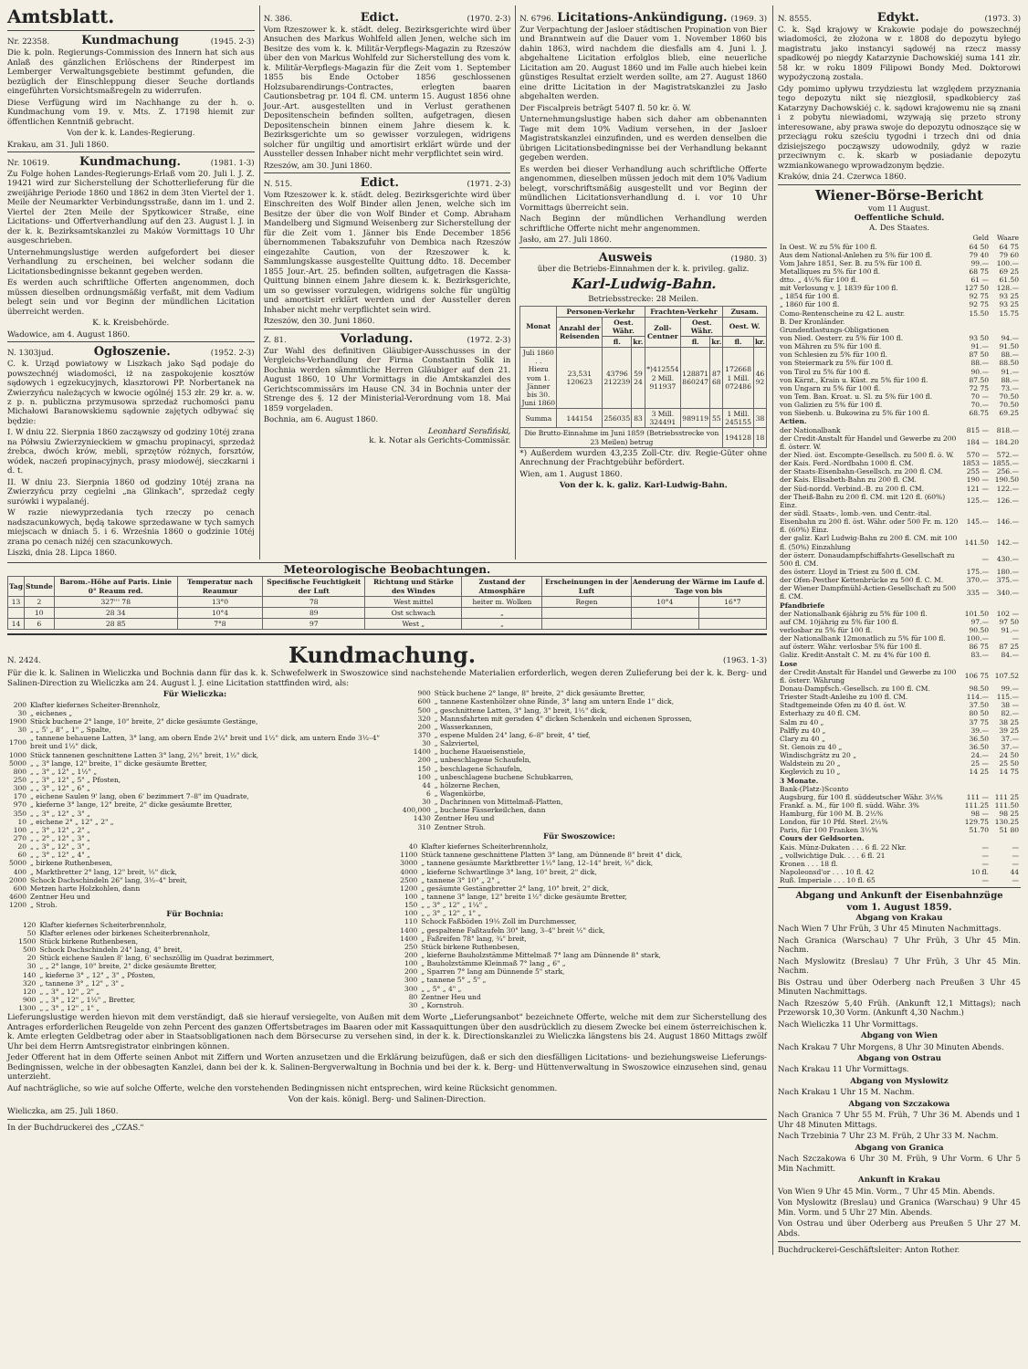Amtsblatt.
Nr. 22358. Kundmachung (1945. 2-3)
Die k. poln. Regierungs-Commission des Innern hat sich aus Anlaß des gänzlichen Erlöschens der Rinderpest im Lemberger Verwaltungsgebiete bestimmt gefunden, die bezüglich der Einschleppung dieser Seuche dortlands eingeführten Vorsichtsmaßregeln zu widerrufen.
Diese Verfügung wird im Nachhange zu der h. o. Kundmachung vom 19. v. Mts. Z. 17198 hiemit zur öffentlichen Kenntniß gebracht.
Von der k. k. Landes-Regierung.
Krakau, am 31. Juli 1860.
Nr. 10619. Kundmachung. (1981. 1-3)
Zu Folge hohen Landes-Regierungs-Erlaß vom 20. Juli l. J. Z. 19421 wird zur Sicherstellung der Schotterlieferung für die zweijährige Periode 1860 und 1862 in dem 3ten Viertel der 1. Meile der Neumarkter Verbindungsstraße, dann im 1. und 2. Viertel der 2ten Meile der Spytkowicer Straße, eine Licitations- und Offertverhandlung auf den 23. August l. J. in der k. k. Bezirksamtskanzlei zu Maków Vormittags 10 Uhr ausgeschrieben.
Unternehmungslustige werden aufgefordert bei dieser Verhandlung zu erscheinen, bei welcher sodann die Licitationsbedingnisse bekannt gegeben werden.
Es werden auch schriftliche Offerten angenommen, doch müssen dieselben ordnungsmäßig verfaßt, mit dem Vadium belegt sein und vor Beginn der mündlichen Licitation überreicht werden.
K. k. Kreisbehörde.
Wadowice, am 4. August 1860.
N. 1303jud. Ogłoszenie. (1952. 2-3)
C. k. Urząd powiatowy w Liszkach jako Sąd podaje do powszechnéj wiadomości, iż na zaspokojenie kosztów sądowych i egzekucyjnych, klasztorowi PP. Norbertanek na Zwierzyńcu należących w kwocie ogólnéj 153 złr. 29 kr. a. w. z p. n. publiczna przymusowa sprzedaż ruchomości panu Michałowi Baranowskiemu sądownie zajętych odbywać się będzie:
I. W dniu 22. Sierpnia 1860 zacząwszy od godziny 10téj zrana na Półwsiu Zwierzynieckiem w gmachu propinacyi, sprzedaż źrebca, dwóch krów, mebli, sprzętów różnych, forsztów, wódek, naczeń propinacyjnych, prasy miodowéj, sieczkarni i d. t.
II. W dniu 23. Sierpnia 1860 od godziny 10téj zrana na Zwierzyńcu przy cegielni „na Glinkach", sprzedaż cegły surówki i wypalanéj.
W razie niewyprzedania tych rzeczy po cenach nadszacunkowych, będą takowe sprzedawane w tych samych miejscach w dniach 5. i 6. Września 1860 o godzinie 10téj zrana po cenach niżéj cen szacunkowych.
Liszki, dnia 28. Lipca 1860.
N. 386. Edict. (1970. 2-3)
Vom Rzeszower k. k. städt. deleg. Bezirksgerichte wird über Ansuchen des Markus Wohlfeld allen Jenen, welche sich im Besitze des vom k. k. Militär-Verpflegs-Magazin zu Rzeszów über den von Markus Wohlfeld zur Sicherstellung des vom k. k. Militär-Verpflegs-Magazin für die Zeit vom 1. September 1855 bis Ende October 1856 geschlossenen Holzsubarendirungs-Contractes, erlegten baaren Cautionsbetrag pr. 104 fl. CM. unterm 15. August 1856 ohne Jour.-Art. ausgestellten und in Verlust gerathenen Depositenschein befinden sollten, aufgetragen, diesen Depositenschein binnen einem Jahre diesem k. k. Bezirksgerichte um so gewisser vorzulegen, widrigens solcher für ungiltig und amortisirt erklärt würde und der Aussteller dessen Inhaber nicht mehr verpflichtet sein wird.
Rzeszów, am 30. Juni 1860.
N. 515. Edict. (1971. 2-3)
Vom Rzeszower k. k. städt. deleg. Bezirksgerichte wird über Einschreiten des Wolf Binder allen Jenen, welche sich im Besitze der über die von Wolf Binder et Comp. Abraham Mandelberg und Sigmund Weisenberg zur Sicherstellung der für die Zeit vom 1. Jänner bis Ende December 1856 übernommenen Tabakszufuhr von Dembica nach Rzeszów eingezahlte Caution, von der Rzeszower k. k. Sammlungskasse ausgestellte Quittung ddto. 18. December 1855 Jour.-Art. 25. befinden sollten, aufgetragen die Kassa-Quittung binnen einem Jahre diesem k. k. Bezirksgerichte, um so gewisser vorzulegen, widrigens solche für ungültig und amortisirt erklärt werden und der Aussteller deren Inhaber nicht mehr verpflichtet sein wird.
Rzeszów, den 30. Juni 1860.
Z. 81. Vorladung. (1972. 2-3)
Zur Wahl des definitiven Gläubiger-Ausschusses in der Vergleichs-Verhandlung der Firma Constantin Solik in Bochnia werden sämmtliche Herren Gläubiger auf den 21. August 1860, 10 Uhr Vormittags in die Amtskanzlei des Gerichtscommissärs im Hause CN. 34 in Bochnia unter der Strenge des §. 12 der Ministerial-Verordnung vom 18. Mai 1859 vorgeladen.
Bochnia, am 6. August 1860.
Leonhard Serafiński,
k. k. Notar als Gerichts-Commissär.
N. 6796. Licitations-Ankündigung. (1969. 3)
Zur Verpachtung der Jasloer städtischen Propination von Bier und Branntwein auf die Dauer vom 1. November 1860 bis dahin 1863, wird nachdem die diesfalls am 4. Juni l. J. abgehaltene Licitation erfolglos blieb, eine neuerliche Licitation am 20. August 1860 und im Falle auch hiebei kein günstiges Resultat erzielt werden sollte, am 27. August 1860 eine dritte Licitation in der Magistratskanzlei zu Jasło abgehalten werden.
Der Fiscalpreis beträgt 5407 fl. 50 kr. ö. W.
Unternehmungslustige haben sich daher am obbenannten Tage mit dem 10% Vadium versehen, in der Jasloer Magistratskanzlei einzufinden, und es werden denselben die übrigen Licitationsbedingnisse bei der Verhandlung bekannt gegeben werden.
Es werden bei dieser Verhandlung auch schriftliche Offerte angenommen, dieselben müssen jedoch mit dem 10% Vadium belegt, vorschriftsmäßig ausgestellt und vor Beginn der mündlichen Licitationsverhandlung d. i. vor 10 Uhr Vormittags überreicht sein.
Nach Beginn der mündlichen Verhandlung werden schriftliche Offerte nicht mehr angenommen.
Jasło, am 27. Juli 1860.
Ausweis (1980. 3)
über die Betriebs-Einnahmen der k. k. privileg. galiz.
Karl-Ludwig-Bahn.
Betriebsstrecke: 28 Meilen.
| Monat | Personen-Verkehr | | | Frachten-Verkehr | | | Zusam. | |
| --- | --- | --- | --- | --- | --- | --- | --- | --- |
| | Anzahl der Reisenden | Oest. Währ. | | Zoll-Centner | Oest. Währ. | | Oest. W. | |
| | | fl. | kr. | | fl. | kr. | fl. | kr. |
| Juli 1860 . . Hiezu vom 1. Jänner bis 30. Juni 1860 | 23,531 120623 | 43796 212239 | 59 24 | *)412554 2 Mill. 911937 | 128871 860247 | 87 68 | 172668 1 Mill. 072486 | 46 92 |
| Summa | 144154 | 256035 | 83 | 3 Mill. 324491 | 989119 | 55 | 1 Mill. 245155 | 38 |
| Die Brutto-Einnahme im Juni 1859 (Betriebsstrecke von 23 Meilen) betrug | | | | | | | 194128 | 18 |
*) Außerdem wurden 43,235 Zoll-Ctr. div. Regie-Güter ohne Anrechnung der Frachtgebühr befördert.
Wien, am 1. August 1860.
Von der k. k. galiz. Karl-Ludwig-Bahn.
Meteorologische Beobachtungen.
| Tag | Stunde | Barom.-Höhe auf Paris. Linie 0° Reaum red. | Temperatur nach Reaumur | Specifische Feuchtigkeit der Luft | Richtung und Stärke des Windes | Zustand der Atmosphäre | Erscheinungen in der Luft | Aenderung der Wärme im Laufe d. Tage von bis | |
| --- | --- | --- | --- | --- | --- | --- | --- | --- | --- |
| 13 | 2 | 327''' 78 | 13°0 | 78 | West mittel | heiter m. Wolken | Regen | 10°4 | 16°7 |
| | 10 | 28 34 | 10°4 | 89 | Ost schwach | „ | | | |
| 14 | 6 | 28 85 | 7°8 | 97 | West „ | „ | | | |
N. 2424. Kundmachung. (1963. 1-3)
Für die k. k. Salinen in Wieliczka und Bochnia dann für das k. k. Schwefelwerk in Swoszowice sind nachstehende Materialien erforderlich, wegen deren Zulieferung bei der k. k. Berg- und Salinen-Direction zu Wieliczka am 24. August l. J. eine Licitation stattfinden wird, als:
Für Wieliczka:
| 200 | Klafter kiefernes Scheiter-Brennholz, |
| 30 | „ eichenes „ |
| 1900 | Stück buchene 2° lange, 10" breite, 2" dicke gesäumte Gestänge, |
| 30 | „ „ 5' „ 8" „ 1" „ Spalte, |
| 1700 | „ tannene behauene Latten, 3° lang, am obern Ende 2¼" breit und 1½" dick, am untern Ende 3½–4" breit und 1½" dick, |
| 1000 | Stück tannenen geschnittene Latten 3° lang, 2½" breit, 1½" dick, |
| 5000 | „ „ 3° lange, 12" breite, 1" dicke gesäumte Bretter, |
| 800 | „ „ 3° „ 12" „ 1½" „ |
| 250 | „ „ 3° „ 12" „ 5" „ Pfosten, |
| 300 | „ „ 3° „ 12" „ 6" „ |
| 170 | „ eichene Saulen 9' lang, oben 6' bezimmert 7–8" im Quadrate, |
| 970 | „ kieferne 3° lange, 12" breite, 2" dicke gesäumte Bretter, |
| 350 | „ „ 3° „ 12" „ 3" „ |
| 10 | „ eichene 2° „ 12" „ 2" „ |
| 100 | „ „ 3° „ 12" „ 2" „ |
| 270 | „ „ 2° „ 12" „ 3" „ |
| 20 | „ „ 3° „ 12" „ 3" „ |
| 60 | „ „ 3° „ 12" „ 4" „ |
| 5000 | „ birkene Ruthenbesen, |
| 400 | „ Marktbretter 2° lang, 12" breit, ½" dick, |
| 2000 | Schock Dachschindeln 26" lang, 3½–4" breit, |
| 600 | Metzen harte Holzkohlen, dann |
| 4600 | Zentner Heu und |
| 1200 | „ Stroh. |
Für Bochnia:
| 120 | Klafter kiefernes Scheiterbrennholz, |
| 50 | Klafter erlenes oder birkenes Scheiterbrennholz, |
| 1500 | Stück birkene Ruthenbesen, |
| 500 | Schock Dachschindeln 24" lang, 4" breit, |
| 20 | Stück eichene Saulen 8' lang, 6' sechszöllig im Quadrat bezimmert, |
| 30 | „ „ 2° lange, 10" breite, 2" dicke gesäumte Bretter, |
| 140 | „ kieferne 3° „ 12" „ 3" „ Pfosten, |
| 320 | „ tannene 3° „ 12" „ 3" „ |
| 120 | „ „ 3° „ 12" „ 2" „ |
| 900 | „ „ 3° „ 12" „ 1½" „ Bretter, |
| 1300 | „ „ 3° „ 12" „ 1" „ |
| 900 | Stück buchene 2° lange, 8" breite, 2" dick gesäumte Bretter, |
| 600 | „ tannene Kastenhölzer ohne Rinde, 3° lang am untern Ende 1" dick, |
| 500 | „ geschnittene Latten, 3° lang, 3" breit, 1½" dick, |
| 320 | „ Mannsfahrten mit geraden 4" dicken Schenkeln und eichenen Sprossen, |
| 200 | „ Wasserkannen, |
| 370 | „ espene Mulden 24" lang, 6–8" breit, 4" tief, |
| 30 | „ Salzviertel, |
| 1400 | „ buchene Haueisenstiele, |
| 200 | „ unbeschlagene Schaufeln, |
| 150 | „ beschlagene Schaufeln, |
| 100 | „ unbeschlagene buchene Schubkarren, |
| 44 | „ hölzerne Rechen, |
| 6 | „ Wagenkörbe, |
| 30 | „ Dachrinnen von Mittelmaß-Platten, |
| 400,000 | „ buchene Fässerkeilchen, dann |
| 1430 | Zentner Heu und |
| 310 | Zentner Stroh. |
Für Swoszowice:
| 40 | Klafter kiefernes Scheiterbrennholz, |
| 1100 | Stück tannene geschnittene Platten 3° lang, am Dünnende 8" breit 4" dick, |
| 3000 | „ tannene gesäumte Marktbretter 1½° lang, 12–14" breit, ½" dick, |
| 4000 | „ kieferne Schwartlinge 3° lang, 10" breit, 2" dick, |
| 2500 | „ tannene 3° 10" „ 2" „ |
| 1200 | „ gesäumte Gestängbretter 2° lang, 10" breit, 2" dick, |
| 100 | „ tannene 3° lange, 12" breite 1½" dicke gesäumte Bretter, |
| 150 | „ „ 3° „ 12" „ 1¼" „ |
| 100 | „ „ 3° „ 12" „ 1" „ |
| 110 | Schock Faßböden 19½ Zoll im Durchmesser, |
| 1400 | „ gespaltene Faßtaufeln 30" lang, 3–4" breit ½" dick, |
| 1400 | „ Faßreifen 78" lang, ¾" breit, |
| 250 | Stück birkene Ruthenbesen, |
| 200 | „ kieferne Bauholzstämme Mittelmaß 7° lang am Dünnende 8" stark, |
| 100 | „ Bauholzstämme Kleinmaß 7° lang „ 6" „ |
| 200 | „ Sparren 7° lang am Dünnende 5" stark, |
| 300 | „ tannene 5° „ 5" „ |
| 300 | „ „ 5° „ 4" „ |
| 80 | Zentner Heu und |
| 30 | „ Kornstroh. |
Lieferungslustige werden hievon mit dem verständigt, daß sie hierauf versiegelte, von Außen mit dem Worte „Lieferungsanbot" bezeichnete Offerte, welche mit dem zur Sicherstellung des Antrages erforderlichen Reugelde von zehn Percent des ganzen Offertsbetrages im Baaren oder mit Kassaquittungen über den ausdrücklich zu diesem Zwecke bei einem österreichischen k. k. Amte erlegten Geldbetrag oder aber in Staatsobligationen nach dem Börsecurse zu versehen sind, in der k. k. Directionskanzlei zu Wieliczka längstens bis 24. August 1860 Mittags zwölf Uhr bei dem Herrn Amtsregistrator einbringen können.
Jeder Offerent hat in dem Offerte seinen Anbot mit Ziffern und Worten anzusetzen und die Erklärung beizufügen, daß er sich den diesfälligen Licitations- und beziehungsweise Lieferungs-Bedingnissen, welche in der obbesagten Kanzlei, dann bei der k. k. Salinen-Bergverwaltung in Bochnia und bei der k. k. Berg- und Hüttenverwaltung in Swoszowice einzusehen sind, genau unterzieht.
Auf nachträgliche, so wie auf solche Offerte, welche den vorstehenden Bedingnissen nicht entsprechen, wird keine Rücksicht genommen.
Von der kais. königl. Berg- und Salinen-Direction.
Wieliczka, am 25. Juli 1860.
In der Buchdruckerei des „CZAS."
N. 8555. Edykt. (1973. 3)
C. k. Sąd krajowy w Krakowie podaje do powszechnéj wiadomości, że złożona w r. 1808 do depozytu byłego magistratu jako instancyi sądowéj na rzecz massy spadkowéj po niegdy Katarzynie Dachowskiéj suma 141 złr. 58 kr. w roku 1809 Filipowi Bondy Med. Doktorowi wypożyczoną została.
Gdy pomimo upływu trzydziestu lat względem przyznania tego depozytu nikt się niezgłosił, spadkobiercy zaś Katarzyny Dachowskiéj c. k. sądowi krajowemu nie są znani i z pobytu niewiadomi, wzywają się przeto strony interesowane, aby prawa swoje do depozytu odnoszące się w przeciągu roku sześciu tygodni i trzech dni od dnia dzisiejszego począwszy udowodnily, gdyż w razie przeciwnym c. k. skarb w posiadanie depozytu wzmiankowanego wprowadzonym będzie.
Kraków, dnia 24. Czerwca 1860.
Wiener-Börse-Bericht
vom 11 August.
Oeffentliche Schuld.
A. Des Staates.
| | Geld | Waare |
| In Oest. W. zu 5% für 100 fl. | 64 50 | 64 75 |
| Aus dem National-Anlehen zu 5% für 100 fl. | 79 40 | 79 60 |
| Vom Jahre 1851, Ser. B. zu 5% für 100 fl. | 99.— | 100.— |
| Metalliques zu 5% für 100 fl. | 68 75 | 69 25 |
| dtto. „ 4½% für 100 fl. | 61 — | 61.50 |
| mit Verlosung v. J. 1839 für 100 fl. | 127 50 | 128.— |
| „ 1854 für 100 fl. | 92 75 | 93 25 |
| „ 1860 für 100 fl. | 92 75 | 93 25 |
| Como-Rentenscheine zu 42 L. austr. | 15.50 | 15.75 |
| B. Der Kronländer. Grundentlastungs-Obligationen | | |
| von Nied. Oesterr. zu 5% für 100 fl. | 93 50 | 94.— |
| von Mähren zu 5% für 100 fl. | 91.— | 91.50 |
| von Schlesien zu 5% für 100 fl. | 87 50 | 88.— |
| von Steiermark zu 5% für 100 fl. | 88.— | 88.50 |
| von Tirol zu 5% für 100 fl. | 90.— | 91.— |
| von Kärnt., Krain u. Küst. zu 5% für 100 fl. | 87.50 | 88.— |
| von Ungarn zu 5% für 100 fl. | 72 75 | 73.— |
| von Tem. Ban. Kroat. u. Sl. zu 5% für 100 fl. | 70 — | 70.50 |
| von Galizien zu 5% für 100 fl. | 70.— | 70.50 |
| von Siebenb. u. Bukowina zu 5% für 100 fl. | 68.75 | 69.25 |
| Actien. | | |
| der Nationalbank | 815 — | 818.— |
| der Credit-Anstalt für Handel und Gewerbe zu 200 fl. österr. W. | 184 — | 184.20 |
| der Nied. öst. Escompte-Gesellsch. zu 500 fl. ö. W. | 570 — | 572.— |
| der Kais. Ferd.-Nordbahn 1000 fl. CM. | 1853 — | 1855.— |
| der Staats-Eisenbahn-Gesellsch. zu 200 fl. CM. | 255 — | 256.— |
| der Kais. Elisabeth-Bahn zu 200 fl. CM. | 190 — | 190.50 |
| der Süd-nordd. Verbind.-B. zu 200 fl. CM. | 121 — | 122.— |
| der Theiß-Bahn zu 200 fl. CM. mit 120 fl. (60%) Einz. | 125.— | 126.— |
| der südl. Staats-, lomb.-ven. und Centr.-ital. Eisenbahn zu 200 fl. öst. Währ. oder 500 Fr. m. 120 fl. (60%) Einz. | 145.— | 146.— |
| der galiz. Karl Ludwig-Bahn zu 200 fl. CM. mit 100 fl. (50%) Einzahlung | 141.50 | 142.— |
| der österr. Donaudampfschiffahrts-Gesellschaft zu 500 fl. CM. | — | 430.— |
| des österr. Lloyd in Triest zu 500 fl. CM. | 175.— | 180.— |
| der Ofen-Pesther Kettenbrücke zu 500 fl. C. M. | 370.— | 375.— |
| der Wiener Dampfmühl-Actien-Gesellschaft zu 500 fl. CM. | 335 — | 340.— |
| Pfandbriefe | | |
| der Nationalbank 6jährig zu 5% für 100 fl. | 101.50 | 102 — |
| auf CM. 10jährig zu 5% für 100 fl. | 97.— | 97 50 |
| verlosbar zu 5% für 100 fl. | 90.50 | 91.— |
| der Nationalbank 12monatlich zu 5% für 100 fl. | 100.— | — |
| auf österr. Währ. verlosbar 5% für 100 fl. | 86 75 | 87 25 |
| Galiz. Kredit-Anstalt C. M. zu 4% für 100 fl. | 83.— | 84.— |
| Lose | | |
| der Credit-Anstalt für Handel und Gewerbe zu 100 fl. österr. Währung | 106 75 | 107.52 |
| Donau-Dampfsch.-Gesellsch. zu 100 fl. CM. | 98.50 | 99.— |
| Triester Stadt-Anleihe zu 100 fl. CM. | 114.— | 115.— |
| Stadtgemeinde Ofen zu 40 fl. öst. W. | 37.50 | 38 — |
| Esterhazy zu 40 fl. CM. | 80 50 | 82.— |
| Salm zu 40 „ | 37 75 | 38 25 |
| Palffy zu 40 „ | 39.— | 39 25 |
| Clary zu 40 „ | 36.50 | 37.— |
| St. Genois zu 40 „ | 36.50 | 37.— |
| Windischgrätz zu 20 „ | 24.— | 24 50 |
| Waldstein zu 20 „ | 25 — | 25 50 |
| Keglevich zu 10 „ | 14 25 | 14 75 |
| 3 Monate. Bank-(Platz-)Sconto | | |
| Augsburg, für 100 fl. süddeutscher Währ. 3½% | 111 — | 111 25 |
| Frankf. a. M., für 100 fl. südd. Währ. 3% | 111.25 | 111.50 |
| Hamburg, für 100 M. B. 2½% | 98 — | 98 25 |
| London, für 10 Pfd. Sterl. 2½% | 129.75 | 130.25 |
| Paris, für 100 Franken 3½% | 51.70 | 51 80 |
| Cours der Geldsorten. | | |
| Kais. Münz-Dukaten . . . 6 fl. 22 Nkr. | — | — |
| „ vollwichtige Duk. . . . 6 fl. 21 | — | — |
| Kronen . . . 18 fl. | — | — |
| Napoleonsd'or . . . 10 fl. 42 | 10 fl. | 44 |
| Ruß. Imperiale . . . 10 fl. 65 | — | — |
Abgang und Ankunft der Eisenbahnzüge
vom 1. August 1859.
Abgang von Krakau
Nach Wien 7 Uhr Früh, 3 Uhr 45 Minuten Nachmittags.
Nach Granica (Warschau) 7 Uhr Früh, 3 Uhr 45 Min. Nachm.
Nach Myslowitz (Breslau) 7 Uhr Früh, 3 Uhr 45 Min. Nachm.
Bis Ostrau und über Oderberg nach Preußen 3 Uhr 45 Minuten Nachmittags.
Nach Rzeszów 5,40 Früh. (Ankunft 12,1 Mittags); nach Przeworsk 10,30 Vorm. (Ankunft 4,30 Nachm.)
Nach Wieliczka 11 Uhr Vormittags.
Abgang von Wien
Nach Krakau 7 Uhr Morgens, 8 Uhr 30 Minuten Abends.
Abgang von Ostrau
Nach Krakau 11 Uhr Vormittags.
Abgang von Myslowitz
Nach Krakau 1 Uhr 15 M. Nachm.
Abgang von Szczakowa
Nach Granica 7 Uhr 55 M. Früh, 7 Uhr 36 M. Abends und 1 Uhr 48 Minuten Mittags.
Nach Trzebinia 7 Uhr 23 M. Früh, 2 Uhr 33 M. Nachm.
Abgang von Granica
Nach Szczakowa 6 Uhr 30 M. Früh, 9 Uhr Vorm. 6 Uhr 5 Min Nachmitt.
Ankunft in Krakau
Von Wien 9 Uhr 45 Min. Vorm., 7 Uhr 45 Min. Abends.
Von Myslowitz (Breslau) und Granica (Warschau) 9 Uhr 45 Min. Vorm. und 5 Uhr 27 Min. Abends.
Von Ostrau und über Oderberg aus Preußen 5 Uhr 27 M. Abds.
Buchdruckerei-Geschäftsleiter: Anton Rother.